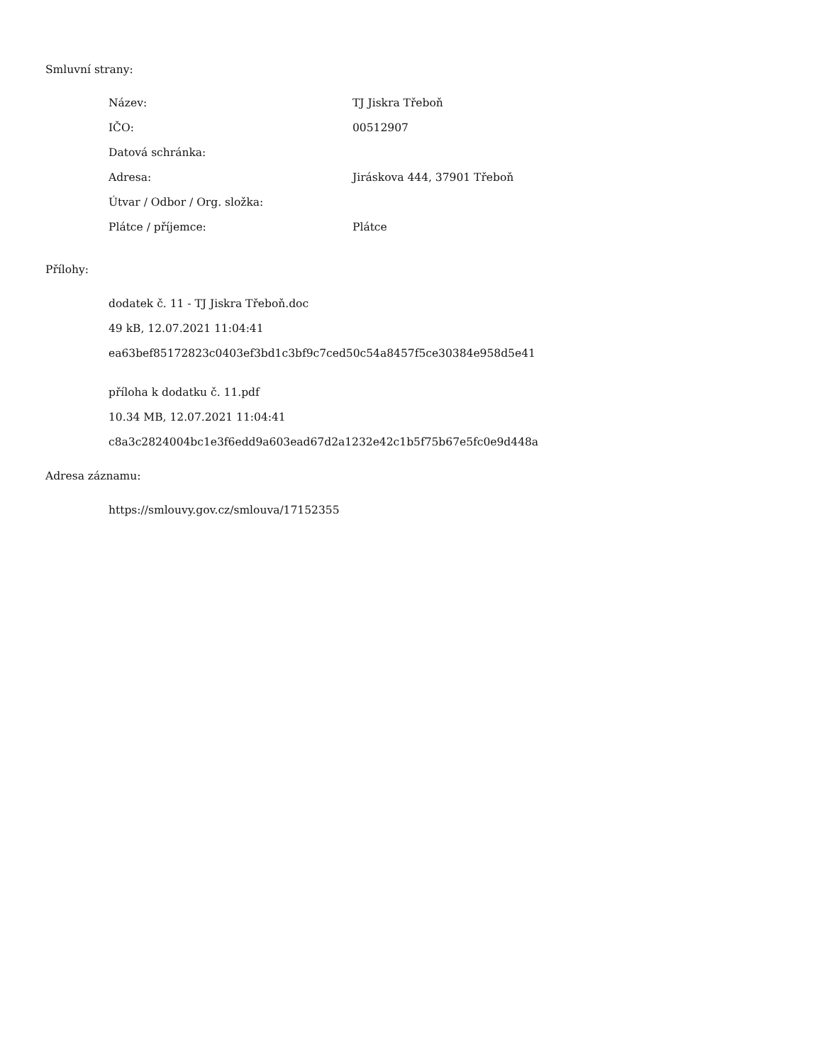Smluvní strany:
| Název: | TJ Jiskra Třeboň |
| IČO: | 00512907 |
| Datová schránka: | |
| Adresa: | Jiráskova 444, 37901 Třeboň |
| Útvar / Odbor / Org. složka: | |
| Plátce / příjemce: | Plátce |
Přílohy:
dodatek č. 11 - TJ Jiskra Třeboň.doc
49 kB, 12.07.2021 11:04:41
ea63bef85172823c0403ef3bd1c3bf9c7ced50c54a8457f5ce30384e958d5e41
příloha k dodatku č. 11.pdf
10.34 MB, 12.07.2021 11:04:41
c8a3c2824004bc1e3f6edd9a603ead67d2a1232e42c1b5f75b67e5fc0e9d448a
Adresa záznamu:
https://smlouvy.gov.cz/smlouva/17152355